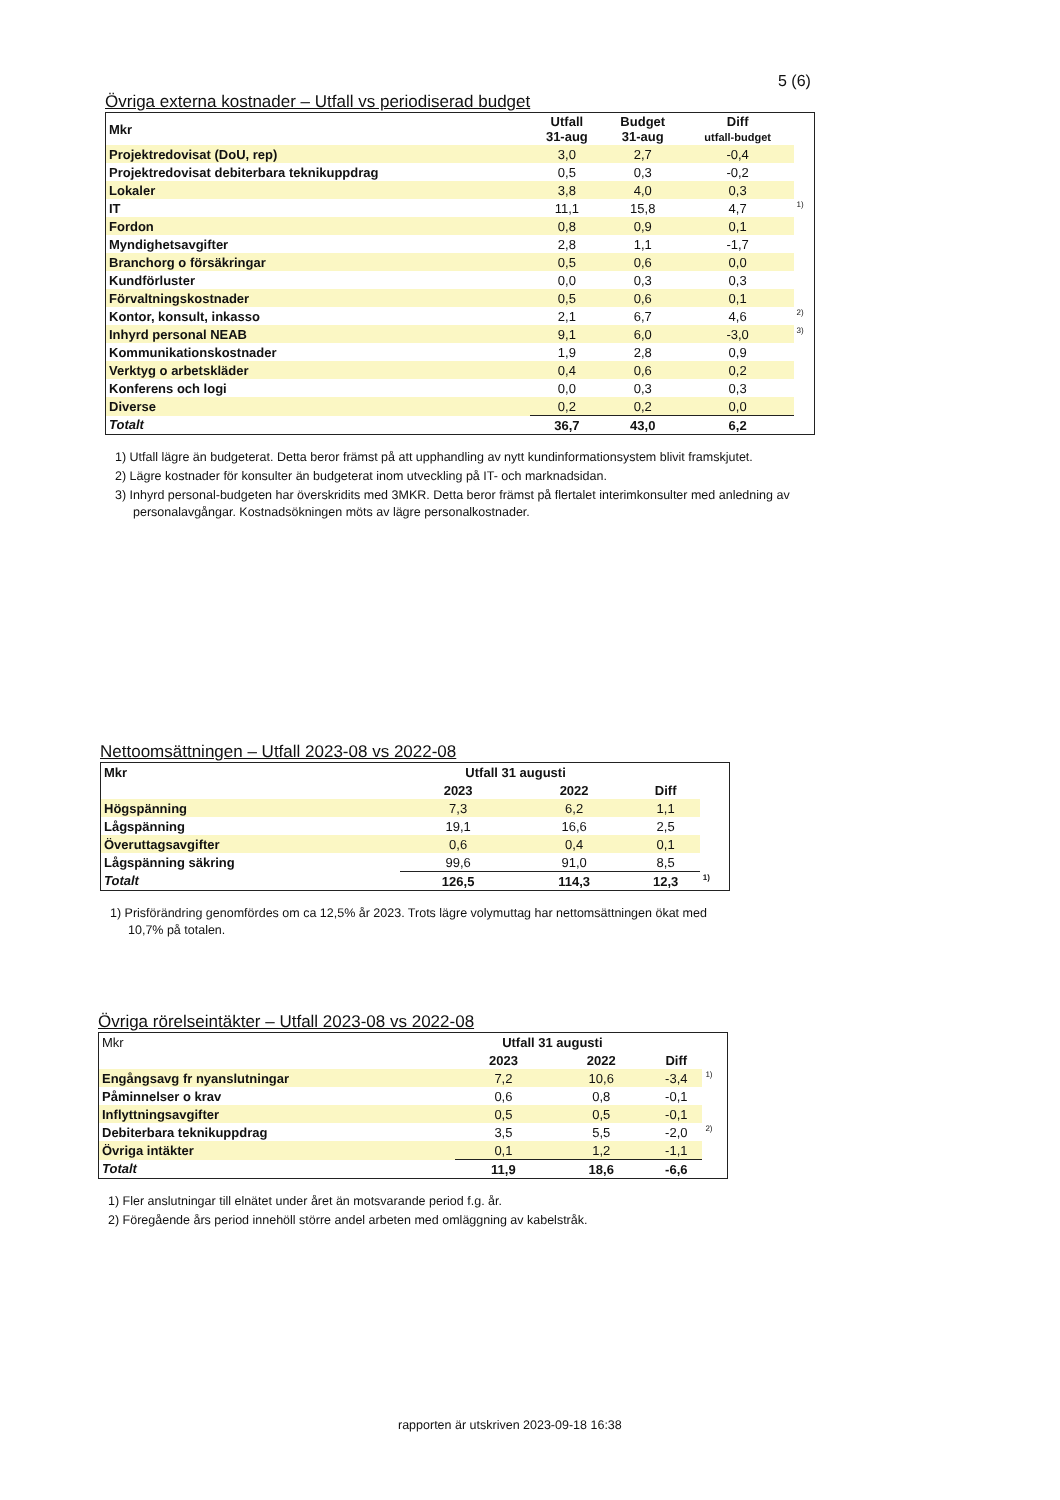5 (6)
Övriga externa kostnader – Utfall vs periodiserad budget
| Mkr | Utfall 31-aug | Budget 31-aug | Diff utfall-budget | |
| --- | --- | --- | --- | --- |
| Projektredovisat (DoU, rep) | 3,0 | 2,7 | -0,4 | |
| Projektredovisat debiterbara teknikuppdrag | 0,5 | 0,3 | -0,2 | |
| Lokaler | 3,8 | 4,0 | 0,3 | |
| IT | 11,1 | 15,8 | 4,7 | <sup>1)</sup> |
| Fordon | 0,8 | 0,9 | 0,1 | |
| Myndighetsavgifter | 2,8 | 1,1 | -1,7 | |
| Branchorg o försäkringar | 0,5 | 0,6 | 0,0 | |
| Kundförluster | 0,0 | 0,3 | 0,3 | |
| Förvaltningskostnader | 0,5 | 0,6 | 0,1 | |
| Kontor, konsult, inkasso | 2,1 | 6,7 | 4,6 | <sup>2)</sup> |
| Inhyrd personal NEAB | 9,1 | 6,0 | -3,0 | <sup>3)</sup> |
| Kommunikationskostnader | 1,9 | 2,8 | 0,9 | |
| Verktyg o arbetskläder | 0,4 | 0,6 | 0,2 | |
| Konferens och logi | 0,0 | 0,3 | 0,3 | |
| Diverse | 0,2 | 0,2 | 0,0 | |
| Totalt | 36,7 | 43,0 | 6,2 | |
1) Utfall lägre än budgeterat. Detta beror främst på att upphandling av nytt kundinformationsystem blivit framskjutet.
2) Lägre kostnader för konsulter än budgeterat inom utveckling på IT- och marknadsidan.
3) Inhyrd personal-budgeten har överskridits med 3MKR. Detta beror främst på flertalet interimkonsulter med anledning av personalavgångar. Kostnadsökningen möts av lägre personalkostnader.
Nettoomsättningen – Utfall 2023-08 vs 2022-08
| Mkr | Utfall 31 augusti | | | |
| --- | --- | --- | --- | --- |
| | 2023 | 2022 | Diff | |
| Högspänning | 7,3 | 6,2 | 1,1 | |
| Lågspänning | 19,1 | 16,6 | 2,5 | |
| Överuttagsavgifter | 0,6 | 0,4 | 0,1 | |
| Lågspänning säkring | 99,6 | 91,0 | 8,5 | |
| Totalt | 126,5 | 114,3 | 12,3 | <sup>1)</sup> |
1) Prisförändring genomfördes om ca 12,5% år 2023. Trots lägre volymuttag har nettomsättningen ökat med 10,7% på totalen.
Övriga rörelseintäkter – Utfall 2023-08 vs 2022-08
| Mkr | Utfall 31 augusti | | | |
| | 2023 | 2022 | Diff | |
| Engångsavg fr nyanslutningar | 7,2 | 10,6 | -3,4 | <sup>1)</sup> |
| Påminnelser o krav | 0,6 | 0,8 | -0,1 | |
| Inflyttningsavgifter | 0,5 | 0,5 | -0,1 | |
| Debiterbara teknikuppdrag | 3,5 | 5,5 | -2,0 | <sup>2)</sup> |
| Övriga intäkter | 0,1 | 1,2 | -1,1 | |
| Totalt | 11,9 | 18,6 | -6,6 | |
1) Fler anslutningar till elnätet under året än motsvarande period f.g. år.
2) Föregående års period innehöll större andel arbeten med omläggning av kabelstråk.
rapporten är utskriven 2023-09-18 16:38